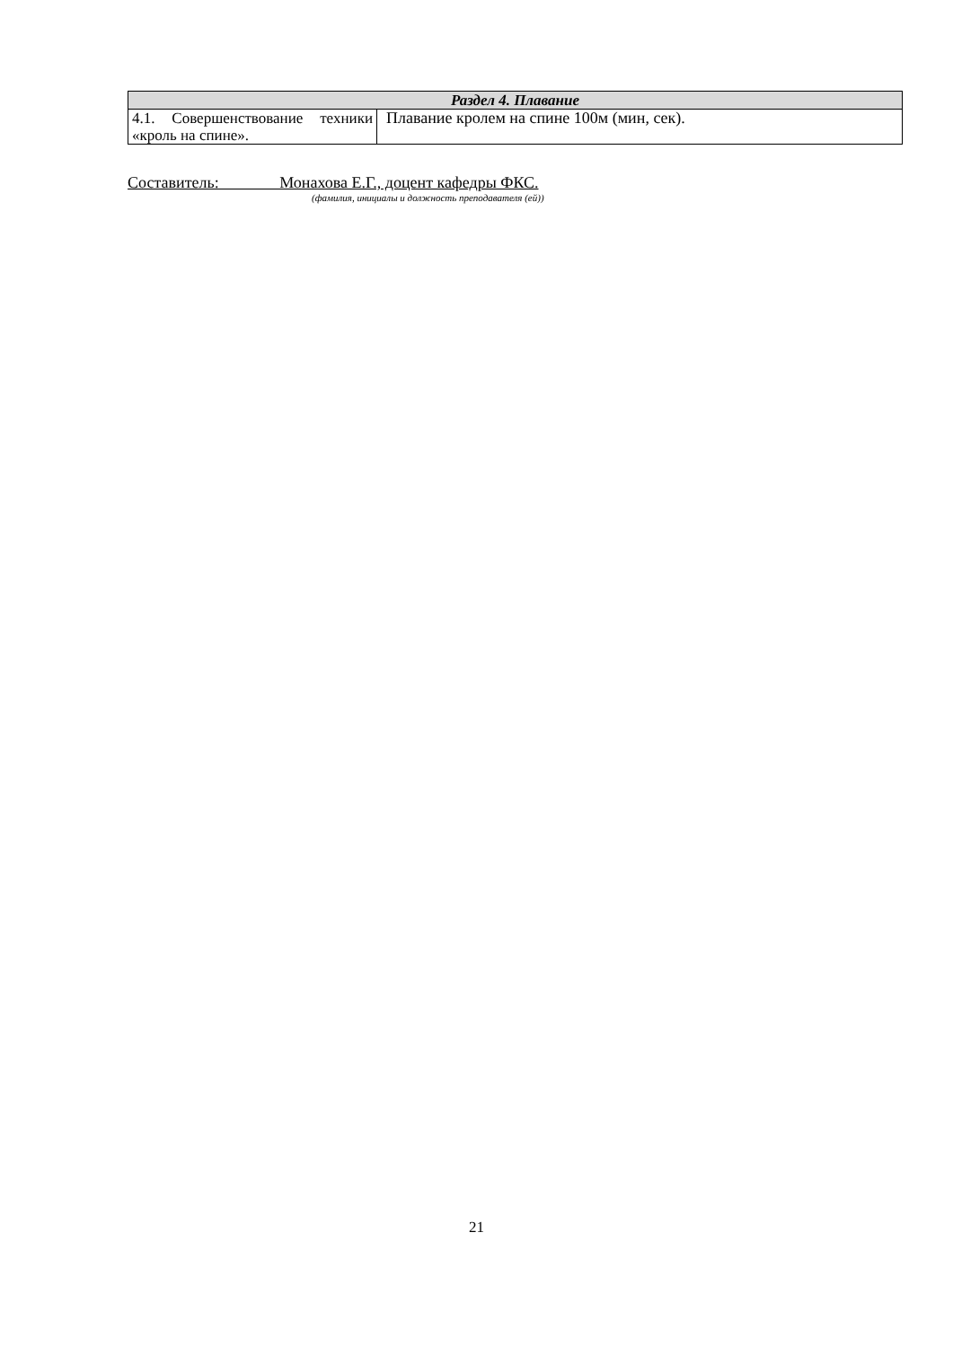| Раздел 4. Плавание | |
| --- | --- |
| 4.1. Совершенствование техники «кроль на спине». | Плавание кролем на спине 100м (мин, сек). |
Составитель: Монахова Е.Г., доцент кафедры ФКС.
(фамилия, инициалы и должность преподавателя (ей))
21